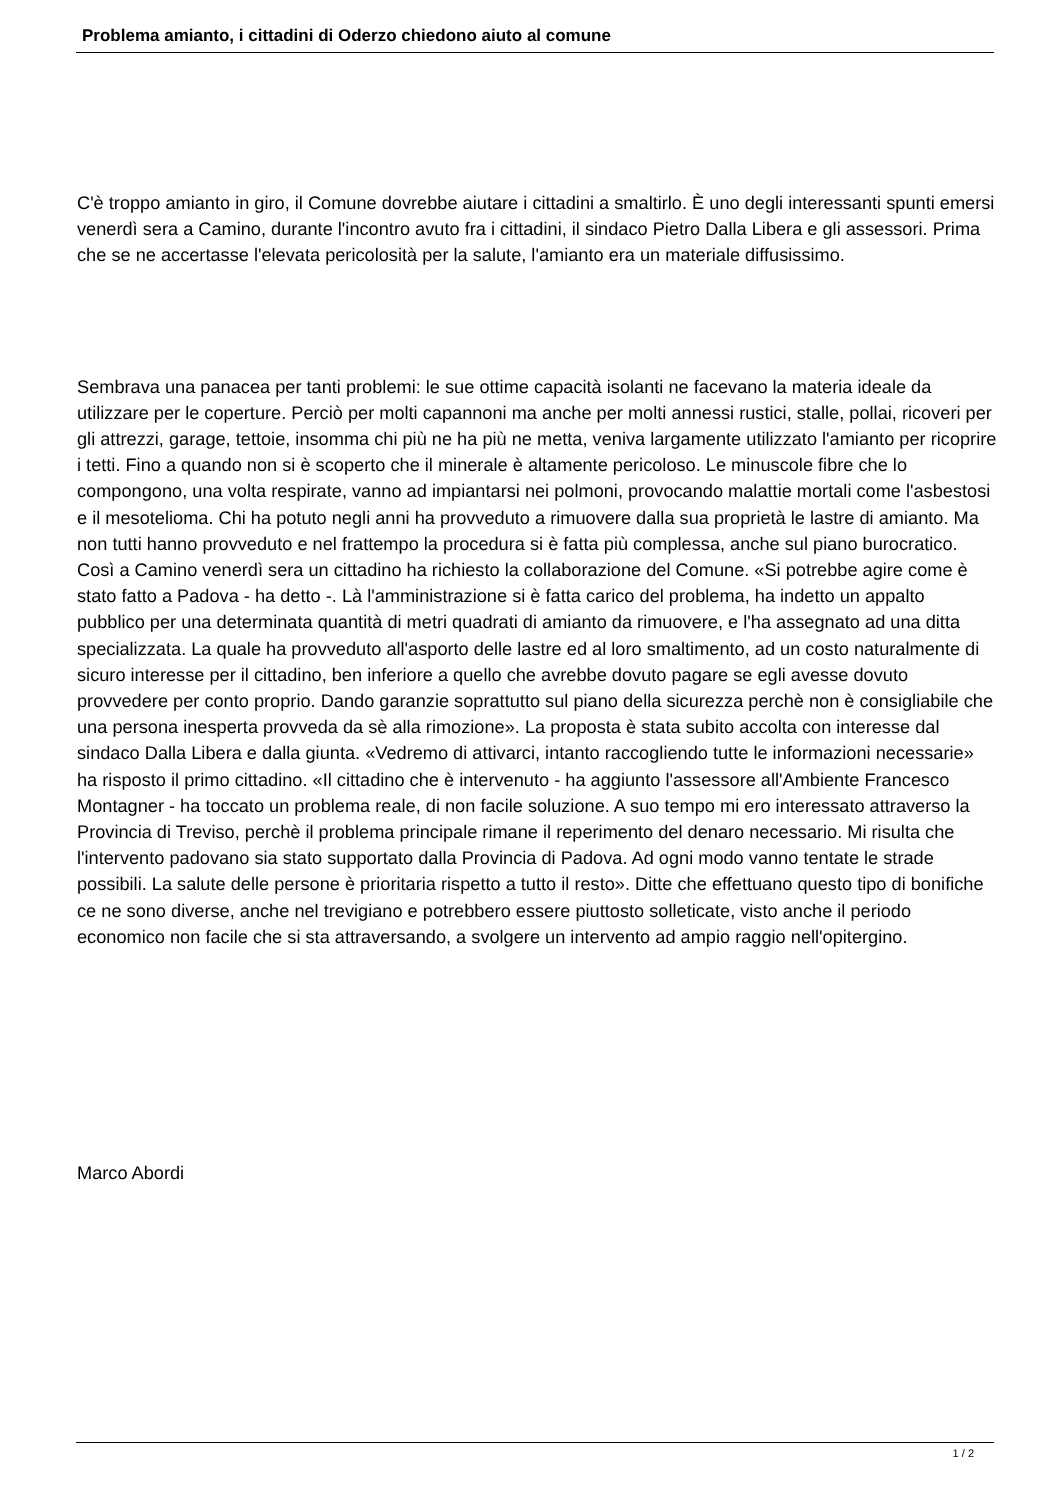Problema amianto, i cittadini di Oderzo chiedono aiuto al comune
C'è troppo amianto in giro, il Comune dovrebbe aiutare i cittadini a smaltirlo. È uno degli interessanti spunti emersi venerdì sera a Camino, durante l'incontro avuto fra i cittadini, il sindaco Pietro Dalla Libera e gli assessori. Prima che se ne accertasse l'elevata pericolosità per la salute, l'amianto era un materiale diffusissimo.
Sembrava una panacea per tanti problemi: le sue ottime capacità isolanti ne facevano la materia ideale da utilizzare per le coperture. Perciò per molti capannoni ma anche per molti annessi rustici, stalle, pollai, ricoveri per gli attrezzi, garage, tettoie, insomma chi più ne ha più ne metta, veniva largamente utilizzato l'amianto per ricoprire i tetti. Fino a quando non si è scoperto che il minerale è altamente pericoloso. Le minuscole fibre che lo compongono, una volta respirate, vanno ad impiantarsi nei polmoni, provocando malattie mortali come l'asbestosi e il mesotelioma. Chi ha potuto negli anni ha provveduto a rimuovere dalla sua proprietà le lastre di amianto. Ma non tutti hanno provveduto e nel frattempo la procedura si è fatta più complessa, anche sul piano burocratico. Così a Camino venerdì sera un cittadino ha richiesto la collaborazione del Comune. «Si potrebbe agire come è stato fatto a Padova - ha detto -. Là l'amministrazione si è fatta carico del problema, ha indetto un appalto pubblico per una determinata quantità di metri quadrati di amianto da rimuovere, e l'ha assegnato ad una ditta specializzata. La quale ha provveduto all'asporto delle lastre ed al loro smaltimento, ad un costo naturalmente di sicuro interesse per il cittadino, ben inferiore a quello che avrebbe dovuto pagare se egli avesse dovuto provvedere per conto proprio. Dando garanzie soprattutto sul piano della sicurezza perchè non è consigliabile che una persona inesperta provveda da sè alla rimozione». La proposta è stata subito accolta con interesse dal sindaco Dalla Libera e dalla giunta. «Vedremo di attivarci, intanto raccogliendo tutte le informazioni necessarie» ha risposto il primo cittadino. «Il cittadino che è intervenuto - ha aggiunto l'assessore all'Ambiente Francesco Montagner - ha toccato un problema reale, di non facile soluzione. A suo tempo mi ero interessato attraverso la Provincia di Treviso, perchè il problema principale rimane il reperimento del denaro necessario. Mi risulta che l'intervento padovano sia stato supportato dalla Provincia di Padova. Ad ogni modo vanno tentate le strade possibili. La salute delle persone è prioritaria rispetto a tutto il resto». Ditte che effettuano questo tipo di bonifiche ce ne sono diverse, anche nel trevigiano e potrebbero essere piuttosto solleticate, visto anche il periodo economico non facile che si sta attraversando, a svolgere un intervento ad ampio raggio nell'opitergino.
Marco Abordi
1 / 2